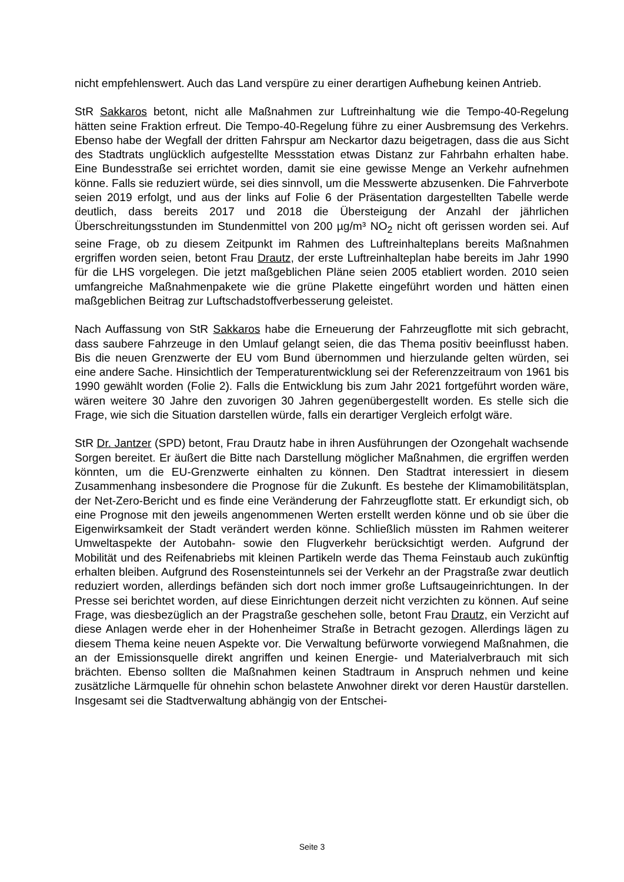nicht empfehlenswert. Auch das Land verspüre zu einer derartigen Aufhebung keinen Antrieb.
StR Sakkaros betont, nicht alle Maßnahmen zur Luftreinhaltung wie die Tempo-40-Regelung hätten seine Fraktion erfreut. Die Tempo-40-Regelung führe zu einer Ausbremsung des Verkehrs. Ebenso habe der Wegfall der dritten Fahrspur am Neckartor dazu beigetragen, dass die aus Sicht des Stadtrats unglücklich aufgestellte Messstation etwas Distanz zur Fahrbahn erhalten habe. Eine Bundesstraße sei errichtet worden, damit sie eine gewisse Menge an Verkehr aufnehmen könne. Falls sie reduziert würde, sei dies sinnvoll, um die Messwerte abzusenken. Die Fahrverbote seien 2019 erfolgt, und aus der links auf Folie 6 der Präsentation dargestellten Tabelle werde deutlich, dass bereits 2017 und 2018 die Übersteigung der Anzahl der jährlichen Überschreitungsstunden im Stundenmittel von 200 µg/m³ NO<sub>2</sub> nicht oft gerissen worden sei. Auf seine Frage, ob zu diesem Zeitpunkt im Rahmen des Luftreinhalteplans bereits Maßnahmen ergriffen worden seien, betont Frau Drautz, der erste Luftreinhalteplan habe bereits im Jahr 1990 für die LHS vorgelegen. Die jetzt maßgeblichen Pläne seien 2005 etabliert worden. 2010 seien umfangreiche Maßnahmenpakete wie die grüne Plakette eingeführt worden und hätten einen maßgeblichen Beitrag zur Luftschadstoffverbesserung geleistet.
Nach Auffassung von StR Sakkaros habe die Erneuerung der Fahrzeugflotte mit sich gebracht, dass saubere Fahrzeuge in den Umlauf gelangt seien, die das Thema positiv beeinflusst haben. Bis die neuen Grenzwerte der EU vom Bund übernommen und hierzulande gelten würden, sei eine andere Sache. Hinsichtlich der Temperaturentwicklung sei der Referenzzeitraum von 1961 bis 1990 gewählt worden (Folie 2). Falls die Entwicklung bis zum Jahr 2021 fortgeführt worden wäre, wären weitere 30 Jahre den zuvorigen 30 Jahren gegenübergestellt worden. Es stelle sich die Frage, wie sich die Situation darstellen würde, falls ein derartiger Vergleich erfolgt wäre.
StR Dr. Jantzer (SPD) betont, Frau Drautz habe in ihren Ausführungen der Ozongehalt wachsende Sorgen bereitet. Er äußert die Bitte nach Darstellung möglicher Maßnahmen, die ergriffen werden könnten, um die EU-Grenzwerte einhalten zu können. Den Stadtrat interessiert in diesem Zusammenhang insbesondere die Prognose für die Zukunft. Es bestehe der Klimamobilitätsplan, der Net-Zero-Bericht und es finde eine Veränderung der Fahrzeugflotte statt. Er erkundigt sich, ob eine Prognose mit den jeweils angenommenen Werten erstellt werden könne und ob sie über die Eigenwirksamkeit der Stadt verändert werden könne. Schließlich müssten im Rahmen weiterer Umweltaspekte der Autobahn- sowie den Flugverkehr berücksichtigt werden. Aufgrund der Mobilität und des Reifenabriebs mit kleinen Partikeln werde das Thema Feinstaub auch zukünftig erhalten bleiben. Aufgrund des Rosensteintunnels sei der Verkehr an der Pragstraße zwar deutlich reduziert worden, allerdings befänden sich dort noch immer große Luftsaugeinrichtungen. In der Presse sei berichtet worden, auf diese Einrichtungen derzeit nicht verzichten zu können. Auf seine Frage, was diesbezüglich an der Pragstraße geschehen solle, betont Frau Drautz, ein Verzicht auf diese Anlagen werde eher in der Hohenheimer Straße in Betracht gezogen. Allerdings lägen zu diesem Thema keine neuen Aspekte vor. Die Verwaltung befürworte vorwiegend Maßnahmen, die an der Emissionsquelle direkt angriffen und keinen Energie- und Materialverbrauch mit sich brächten. Ebenso sollten die Maßnahmen keinen Stadtraum in Anspruch nehmen und keine zusätzliche Lärmquelle für ohnehin schon belastete Anwohner direkt vor deren Haustür darstellen. Insgesamt sei die Stadtverwaltung abhängig von der Entschei-
Seite 3